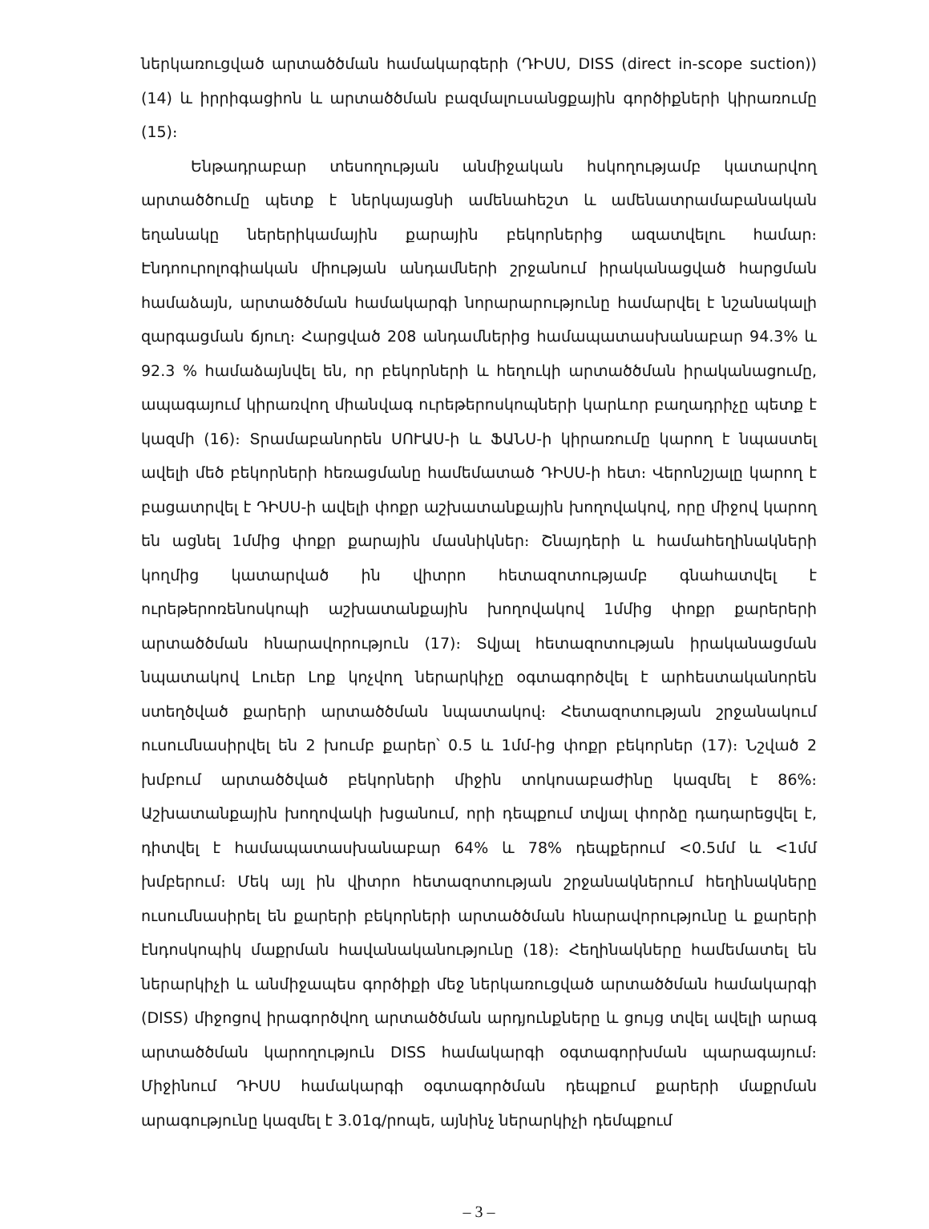ներկառուցված արտածծման համակարգերի (ԴԻՍՍ, DISS (direct in-scope suction)) (14) և իրրիգացիոն և արտածծման բազմալուսանցքային գործիքների կիրառումը (15)։
Ենթադրաբար տեսողության անմիջական հսկողությամբ կատարվող արտածծումը պետք է ներկայացնի ամենահեշտ և ամենատրամաբանական եղանակը ներերիկամային քարային բեկորներից ազատվելու համար։ Էնդոուրոլոգիական միության անդամների շրջանում իրականացված հարցման համաձայն, արտածծման համակարգի նորարարությունը համարվել է նշանակալի զարգացման ճյուղ։ Հարցված 208 անդամներից համապատասխանաբար 94.3% և 92.3 % համաձայնվել են, որ բեկորների և հեղուկի արտածծման իրականացումը, ապագայում կիրառվող միանվագ ուրեթերոսկոպների կարևոր բաղադրիչը պետք է կազմի (16)։ Տրամաբանորեն ՍՈՒԱՍ-ի և ՖԱՆՍ-ի կիրառումը կարող է նպաստել ավելի մեծ բեկորների հեռացմանը համեմատած ԴԻՍՍ-ի հետ։ Վերոնշյալը կարող է բացատրվել է ԴԻՍՍ-ի ավելի փոքր աշխատանքային խողովակով, որը միջով կարող են ացնել 1մմից փոքր քարային մասնիկներ։ Շնայդերի և համահեղինակների կողմից կատարված ին վիտրո հետազոտությամբ գնահատվել է ուրեթերոռենոսկոպի աշխատանքային խողովակով 1մմից փոքր քարերերի արտածծման հնարավորություն (17)։ Տվյալ հետազոտության իրականացման նպատակով Լուեր Լոք կոչվող ներարկիչը օգտագործվել է արհեստականորեն ստեղծված քարերի արտածծման նպատակով։ Հետազոտության շրջանակում ուսումնասիրվել են 2 խումբ քարեր՝ 0.5 և 1մմ-ից փոքր բեկորներ (17)։ Նշված 2 խմբում արտածծված բեկորների միջին տոկոսաբաժինը կազմել է 86%։ Աշխատանքային խողովակի խցանում, որի դեպքում տվյալ փորձը դադարեցվել է, դիտվել է համապատասխանաբար 64% և 78% դեպքերում <0.5մմ և <1մմ խմբերում։ Մեկ այլ ին վիտրո հետազոտության շրջանակներում հեղինակները ուսումնասիրել են քարերի բեկորների արտածծման հնարավորությունը և քարերի էնդոսկոպիկ մաքրման հավանականությունը (18)։ Հեղինակները համեմատել են ներարկիչի և անմիջապես գործիքի մեջ ներկառուցված արտածծման համակարգի (DISS) միջոցով իրագործվող արտածծման արդյունքները և ցույց տվել ավելի արագ արտածծման կարողություն DISS համակարգի օգտագորխման պարագայում։ Միջինում ԴԻՍՍ համակարգի օգտագործման դեպքում քարերի մաքրման արագությունը կազմել է 3.01գ/րոպե, այնինչ ներարկիչի դեմպքում
– 3 –